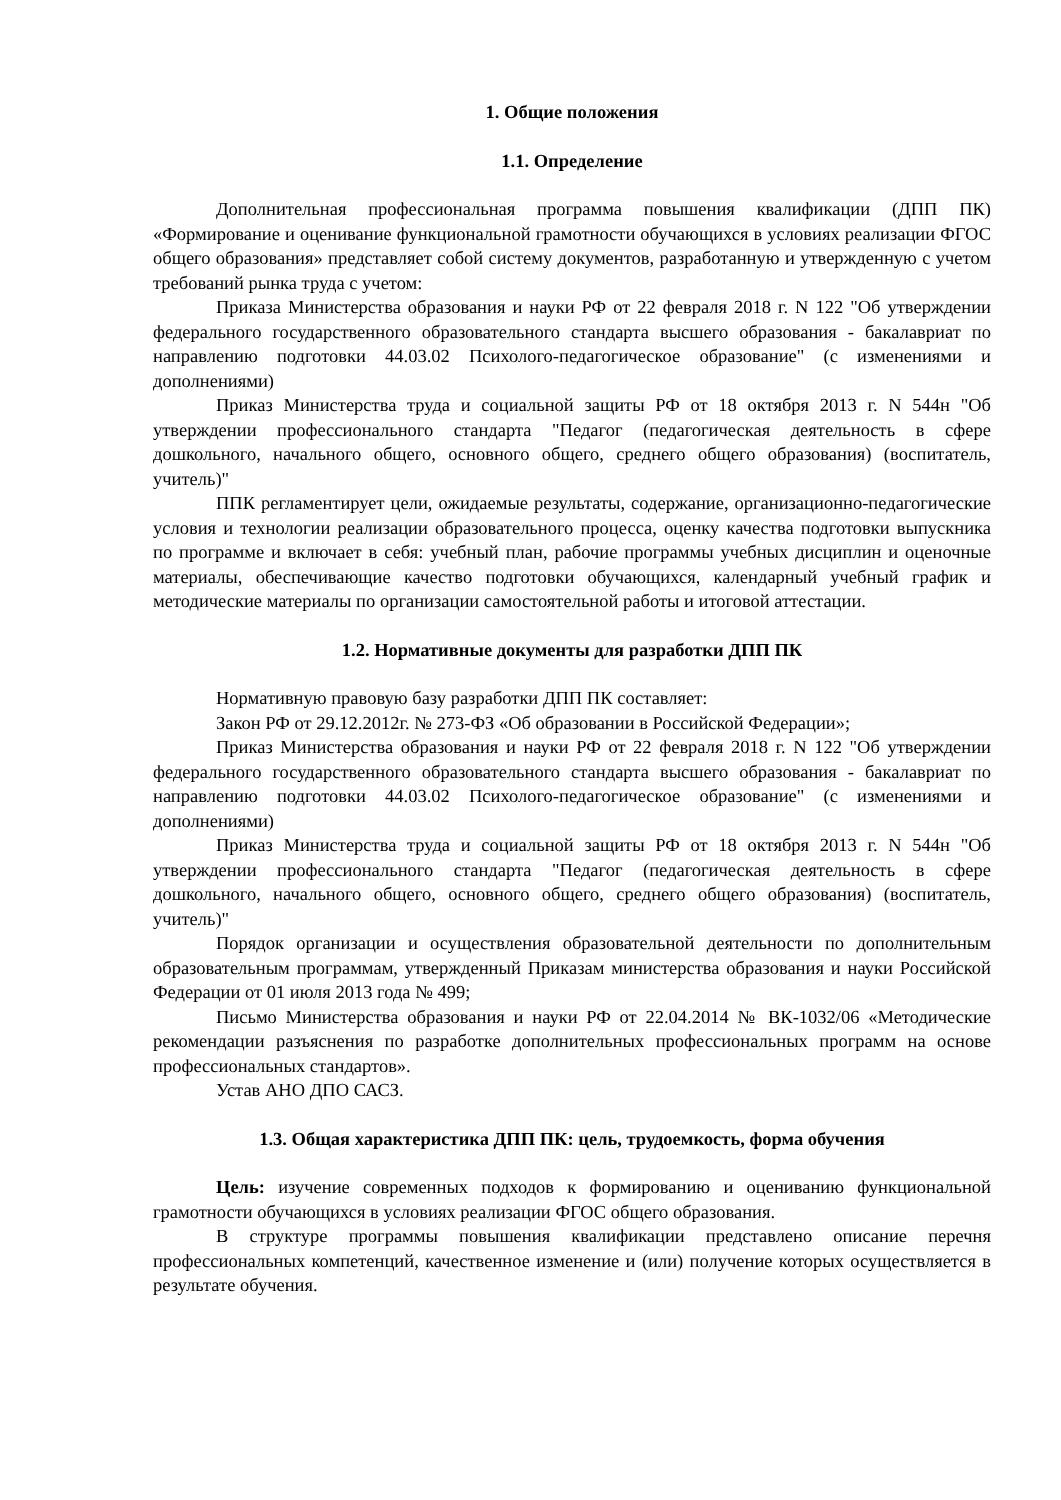1. Общие положения
1.1. Определение
Дополнительная профессиональная программа повышения квалификации (ДПП ПК) «Формирование и оценивание функциональной грамотности обучающихся в условиях реализации ФГОС общего образования» представляет собой систему документов, разработанную и утвержденную с учетом требований рынка труда с учетом:
Приказа Министерства образования и науки РФ от 22 февраля 2018 г. N 122 "Об утверждении федерального государственного образовательного стандарта высшего образования - бакалавриат по направлению подготовки 44.03.02 Психолого-педагогическое образование" (с изменениями и дополнениями)
Приказ Министерства труда и социальной защиты РФ от 18 октября 2013 г. N 544н "Об утверждении профессионального стандарта "Педагог (педагогическая деятельность в сфере дошкольного, начального общего, основного общего, среднего общего образования) (воспитатель, учитель)"
ППК регламентирует цели, ожидаемые результаты, содержание, организационно-педагогические условия и технологии реализации образовательного процесса, оценку качества подготовки выпускника по программе и включает в себя: учебный план, рабочие программы учебных дисциплин и оценочные материалы, обеспечивающие качество подготовки обучающихся, календарный учебный график и методические материалы по организации самостоятельной работы и итоговой аттестации.
1.2. Нормативные документы для разработки ДПП ПК
Нормативную правовую базу разработки ДПП ПК составляет:
Закон РФ от 29.12.2012г. № 273-ФЗ «Об образовании в Российской Федерации»;
Приказ Министерства образования и науки РФ от 22 февраля 2018 г. N 122 "Об утверждении федерального государственного образовательного стандарта высшего образования - бакалавриат по направлению подготовки 44.03.02 Психолого-педагогическое образование" (с изменениями и дополнениями)
Приказ Министерства труда и социальной защиты РФ от 18 октября 2013 г. N 544н "Об утверждении профессионального стандарта "Педагог (педагогическая деятельность в сфере дошкольного, начального общего, основного общего, среднего общего образования) (воспитатель, учитель)"
Порядок организации и осуществления образовательной деятельности по дополнительным образовательным программам, утвержденный Приказам министерства образования и науки Российской Федерации от 01 июля 2013 года № 499;
Письмо Министерства образования и науки РФ от 22.04.2014 № ВК-1032/06 «Методические рекомендации разъяснения по разработке дополнительных профессиональных программ на основе профессиональных стандартов».
Устав АНО ДПО САСЗ.
1.3. Общая характеристика ДПП ПК: цель, трудоемкость, форма обучения
Цель: изучение современных подходов к формированию и оцениванию функциональной грамотности обучающихся в условиях реализации ФГОС общего образования.
В структуре программы повышения квалификации представлено описание перечня профессиональных компетенций, качественное изменение и (или) получение которых осуществляется в результате обучения.